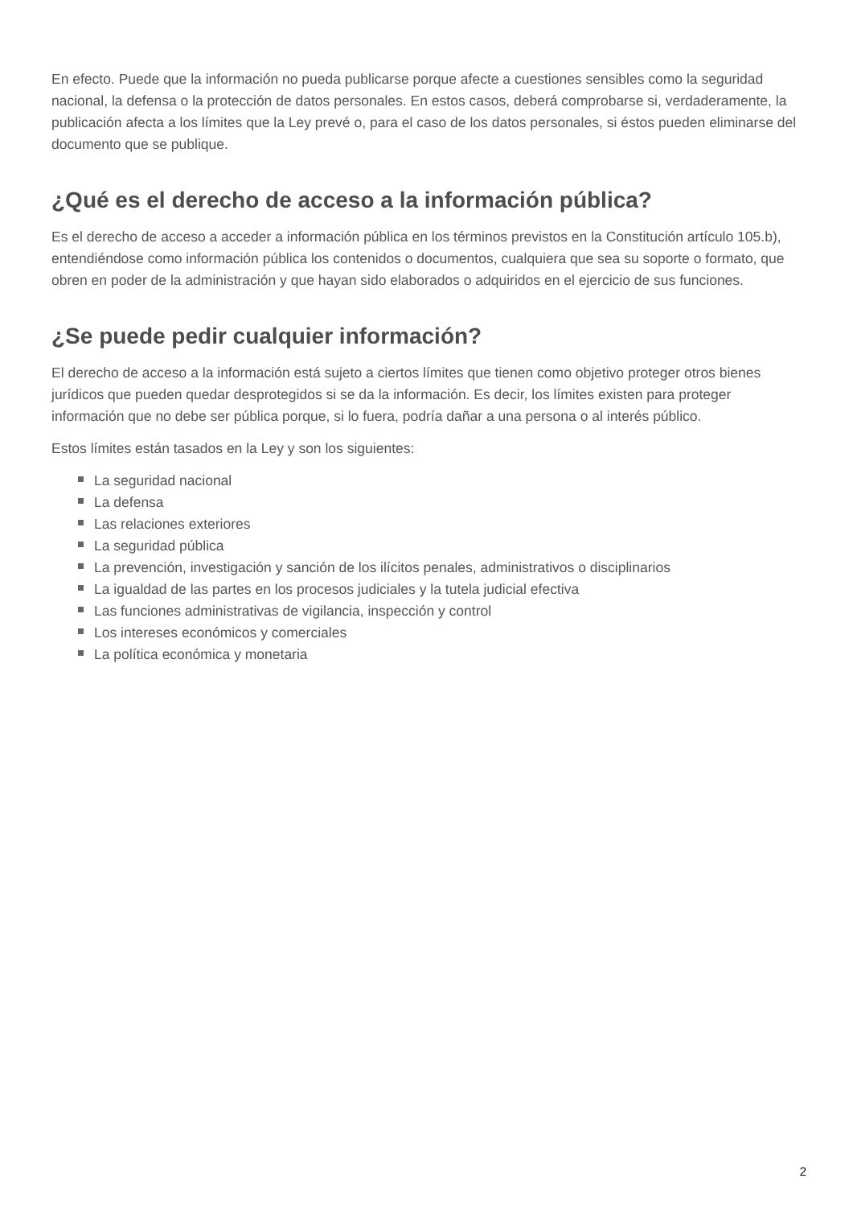En efecto. Puede que la información no pueda publicarse porque afecte a cuestiones sensibles como la seguridad nacional, la defensa o la protección de datos personales. En estos casos, deberá comprobarse si, verdaderamente, la publicación afecta a los límites que la Ley prevé o, para el caso de los datos personales, si éstos pueden eliminarse del documento que se publique.
¿Qué es el derecho de acceso a la información pública?
Es el derecho de acceso a acceder a información pública en los términos previstos en la Constitución artículo 105.b), entendiéndose como información pública los contenidos o documentos, cualquiera que sea su soporte o formato, que obren en poder de la administración y que hayan sido elaborados o adquiridos en el ejercicio de sus funciones.
¿Se puede pedir cualquier información?
El derecho de acceso a la información está sujeto a ciertos límites que tienen como objetivo proteger otros bienes jurídicos que pueden quedar desprotegidos si se da la información. Es decir, los límites existen para proteger información que no debe ser pública porque, si lo fuera, podría dañar a una persona o al interés público.
Estos límites están tasados en la Ley y son los siguientes:
La seguridad nacional
La defensa
Las relaciones exteriores
La seguridad pública
La prevención, investigación y sanción de los ilícitos penales, administrativos o disciplinarios
La igualdad de las partes en los procesos judiciales y la tutela judicial efectiva
Las funciones administrativas de vigilancia, inspección y control
Los intereses económicos y comerciales
La política económica y monetaria
2